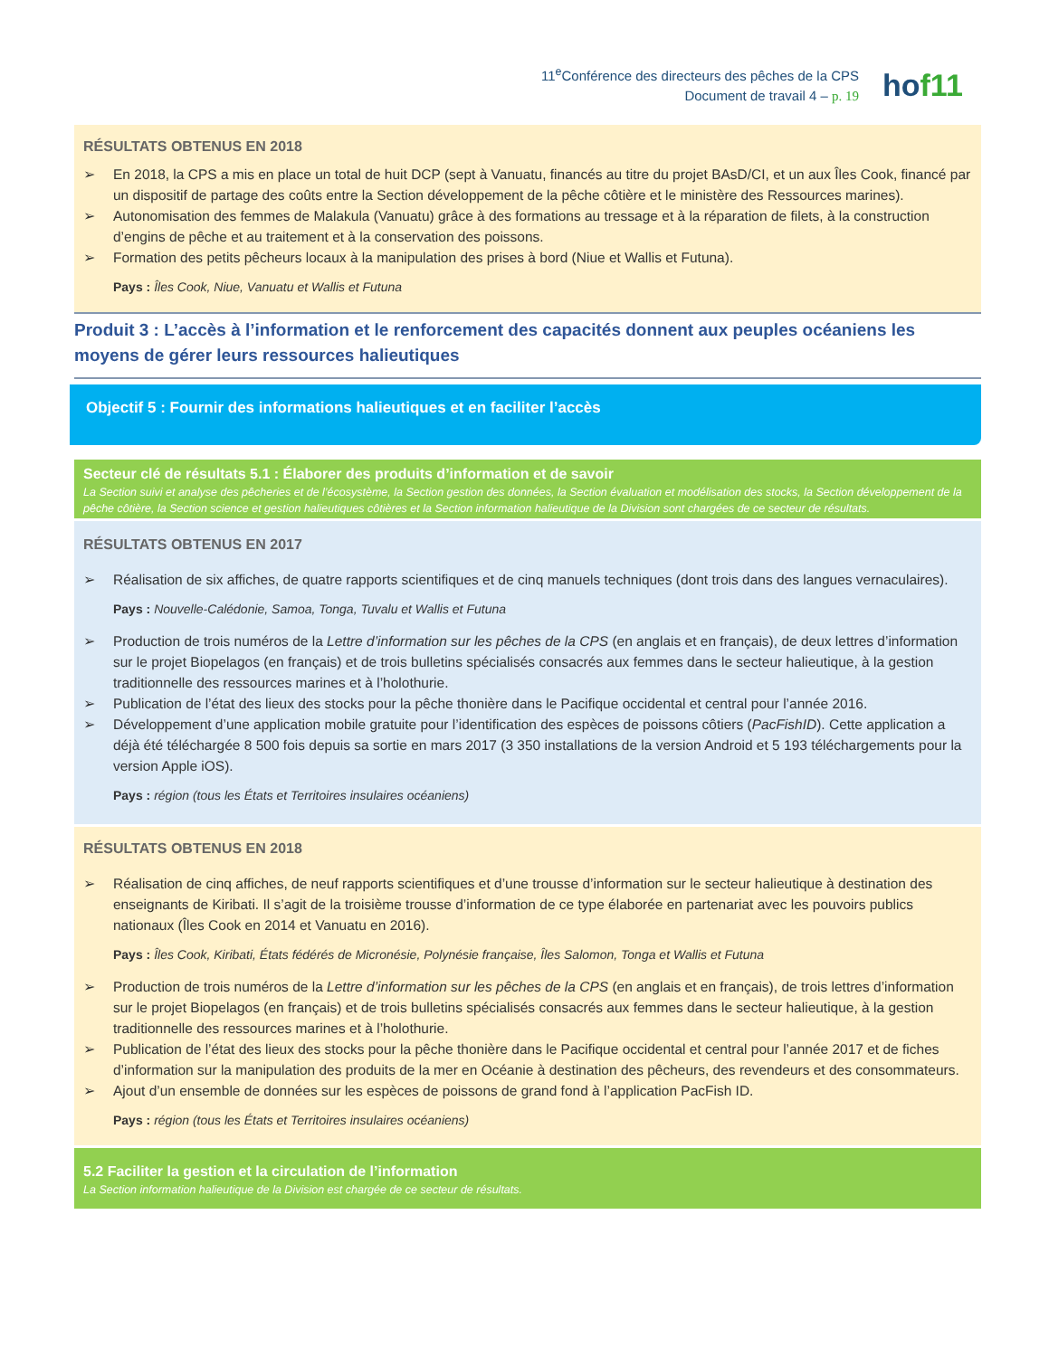11<sup>e</sup>Conférence des directeurs des pêches de la CPS
Document de travail 4 – p. 19
hof11
RÉSULTATS OBTENUS EN 2018
➢ En 2018, la CPS a mis en place un total de huit DCP (sept à Vanuatu, financés au titre du projet BAsD/CI, et un aux Îles Cook, financé par un dispositif de partage des coûts entre la Section développement de la pêche côtière et le ministère des Ressources marines).
➢ Autonomisation des femmes de Malakula (Vanuatu) grâce à des formations au tressage et à la réparation de filets, à la construction d’engins de pêche et au traitement et à la conservation des poissons.
➢ Formation des petits pêcheurs locaux à la manipulation des prises à bord (Niue et Wallis et Futuna).
Pays : Îles Cook, Niue, Vanuatu et Wallis et Futuna
Produit 3 : L’accès à l’information et le renforcement des capacités donnent aux peuples océaniens les moyens de gérer leurs ressources halieutiques
Objectif 5 : Fournir des informations halieutiques et en faciliter l’accès
Secteur clé de résultats 5.1 : Élaborer des produits d’information et de savoir
La Section suivi et analyse des pêcheries et de l’écosystème, la Section gestion des données, la Section évaluation et modélisation des stocks, la Section développement de la pêche côtière, la Section science et gestion halieutiques côtières et la Section information halieutique de la Division sont chargées de ce secteur de résultats.
RÉSULTATS OBTENUS EN 2017
➢ Réalisation de six affiches, de quatre rapports scientifiques et de cinq manuels techniques (dont trois dans des langues vernaculaires).
Pays : Nouvelle-Calédonie, Samoa, Tonga, Tuvalu et Wallis et Futuna
➢ Production de trois numéros de la Lettre d’information sur les pêches de la CPS (en anglais et en français), de deux lettres d’information sur le projet Biopelagos (en français) et de trois bulletins spécialisés consacrés aux femmes dans le secteur halieutique, à la gestion traditionnelle des ressources marines et à l’holothurie.
➢ Publication de l’état des lieux des stocks pour la pêche thonière dans le Pacifique occidental et central pour l’année 2016.
➢ Développement d’une application mobile gratuite pour l’identification des espèces de poissons côtiers (PacFishID). Cette application a déjà été téléchargée 8 500 fois depuis sa sortie en mars 2017 (3 350 installations de la version Android et 5 193 téléchargements pour la version Apple iOS).
Pays : région (tous les États et Territoires insulaires océaniens)
RÉSULTATS OBTENUS EN 2018
➢ Réalisation de cinq affiches, de neuf rapports scientifiques et d’une trousse d’information sur le secteur halieutique à destination des enseignants de Kiribati. Il s’agit de la troisième trousse d’information de ce type élaborée en partenariat avec les pouvoirs publics nationaux (Îles Cook en 2014 et Vanuatu en 2016).
Pays : Îles Cook, Kiribati, États fédérés de Micronésie, Polynésie française, Îles Salomon, Tonga et Wallis et Futuna
➢ Production de trois numéros de la Lettre d’information sur les pêches de la CPS (en anglais et en français), de trois lettres d’information sur le projet Biopelagos (en français) et de trois bulletins spécialisés consacrés aux femmes dans le secteur halieutique, à la gestion traditionnelle des ressources marines et à l’holothurie.
➢ Publication de l’état des lieux des stocks pour la pêche thonière dans le Pacifique occidental et central pour l’année 2017 et de fiches d’information sur la manipulation des produits de la mer en Océanie à destination des pêcheurs, des revendeurs et des consommateurs.
➢ Ajout d’un ensemble de données sur les espèces de poissons de grand fond à l’application PacFish ID.
Pays : région (tous les États et Territoires insulaires océaniens)
5.2 Faciliter la gestion et la circulation de l’information
La Section information halieutique de la Division est chargée de ce secteur de résultats.